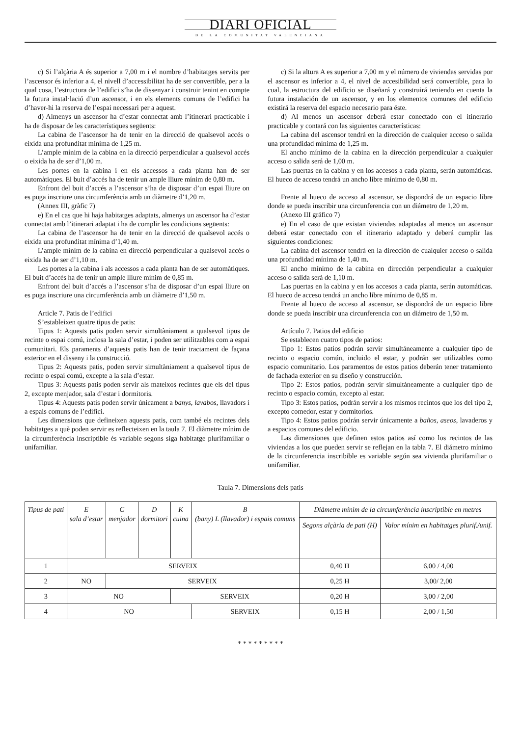DIARI OFICIAL
DE LA COMUNITAT VALENCIANA
c) Si l’alçària A és superior a 7,00 m i el nombre d’habitatges servits per l’ascensor és inferior a 4, el nivell d’accessibilitat ha de ser convertible, per a la qual cosa, l’estructura de l’edifici s’ha de dissenyar i construir tenint en compte la futura instal·lació d’un ascensor, i en els elements comuns de l’edifici ha d’haver-hi la reserva de l’espai necessari per a aquest.
d) Almenys un ascensor ha d’estar connectat amb l’itinerari practicable i ha de disposar de les característiques següents:
La cabina de l’ascensor ha de tenir en la direcció de qualsevol accés o eixida una profunditat mínima de 1,25 m.
L’ample mínim de la cabina en la direcció perpendicular a qualsevol accés o eixida ha de ser d’1,00 m.
Les portes en la cabina i en els accessos a cada planta han de ser automàtiques. El buit d’accés ha de tenir un ample lliure mínim de 0,80 m.
Enfront del buit d’accés a l’ascensor s’ha de disposar d’un espai lliure on es puga inscriure una circumferència amb un diàmetre d’1,20 m.
(Annex III, gràfic 7)
e) En el cas que hi haja habitatges adaptats, almenys un ascensor ha d’estar connectat amb l’itinerari adaptat i ha de complir les condicions següents:
La cabina de l’ascensor ha de tenir en la direcció de qualsevol accés o eixida una profunditat mínima d’1,40 m.
L’ample mínim de la cabina en direcció perpendicular a qualsevol accés o eixida ha de ser d’1,10 m.
Les portes a la cabina i als accessos a cada planta han de ser automàtiques. El buit d’accés ha de tenir un ample lliure mínim de 0,85 m.
Enfront del buit d’accés a l’ascensor s’ha de disposar d’un espai lliure on es puga inscriure una circumferència amb un diàmetre d’1,50 m.
Article 7. Patis de l’edifici
S’estableixen quatre tipus de patis:
Tipus 1: Aquests patis poden servir simultàniament a qualsevol tipus de recinte o espai comú, inclosa la sala d’estar, i poden ser utilitzables com a espai comunitari. Els paraments d’aquests patis han de tenir tractament de façana exterior en el disseny i la construcció.
Tipus 2: Aquests patis, poden servir simultàniament a qualsevol tipus de recinte o espai comú, excepte a la sala d’estar.
Tipus 3: Aquests patis poden servir als mateixos recintes que els del tipus 2, excepte menjador, sala d’estar i dormitoris.
Tipus 4: Aquests patis poden servir únicament a banys, lavabos, llavadors i a espais comuns de l’edifici.
Les dimensions que defineixen aquests patis, com també els recintes dels habitatges a què poden servir es reflecteixen en la taula 7. El diàmetre mínim de la circumferència inscriptible és variable segons siga habitatge plurifamiliar o unifamiliar.
c) Si la altura A es superior a 7,00 m y el número de viviendas servidas por el ascensor es inferior a 4, el nivel de accesibilidad será convertible, para lo cual, la estructura del edificio se diseñará y construirá teniendo en cuenta la futura instalación de un ascensor, y en los elementos comunes del edificio existirá la reserva del espacio necesario para éste.
d) Al menos un ascensor deberá estar conectado con el itinerario practicable y contará con las siguientes características:
La cabina del ascensor tendrá en la dirección de cualquier acceso o salida una profundidad mínima de 1,25 m.
El ancho mínimo de la cabina en la dirección perpendicular a cualquier acceso o salida será de 1,00 m.
Las puertas en la cabina y en los accesos a cada planta, serán automáticas. El hueco de acceso tendrá un ancho libre mínimo de 0,80 m.
Frente al hueco de acceso al ascensor, se dispondrá de un espacio libre donde se pueda inscribir una circunferencia con un diámetro de 1,20 m.
(Anexo III gráfico 7)
e) En el caso de que existan viviendas adaptadas al menos un ascensor deberá estar conectado con el itinerario adaptado y deberá cumplir las siguientes condiciones:
La cabina del ascensor tendrá en la dirección de cualquier acceso o salida una profundidad mínima de 1,40 m.
El ancho mínimo de la cabina en dirección perpendicular a cualquier acceso o salida será de 1,10 m.
Las puertas en la cabina y en los accesos a cada planta, serán automáticas. El hueco de acceso tendrá un ancho libre mínimo de 0,85 m.
Frente al hueco de acceso al ascensor, se dispondrá de un espacio libre donde se pueda inscribir una circunferencia con un diámetro de 1,50 m.
Artículo 7. Patios del edificio
Se establecen cuatro tipos de patios:
Tipo 1: Estos patios podrán servir simultáneamente a cualquier tipo de recinto o espacio común, incluido el estar, y podrán ser utilizables como espacio comunitario. Los paramentos de estos patios deberán tener tratamiento de fachada exterior en su diseño y construcción.
Tipo 2: Estos patios, podrán servir simultáneamente a cualquier tipo de recinto o espacio común, excepto al estar.
Tipo 3: Estos patios, podrán servir a los mismos recintos que los del tipo 2, excepto comedor, estar y dormitorios.
Tipo 4: Estos patios podrán servir únicamente a baños, aseos, lavaderos y a espacios comunes del edificio.
Las dimensiones que definen estos patios así como los recintos de las viviendas a los que pueden servir se reflejan en la tabla 7. El diámetro mínimo de la circunferencia inscribible es variable según sea vivienda plurifamiliar o unifamiliar.
Taula 7. Dimensions dels patis
| Tipus de pati | E sala d’estar | C menjador | D dormitori | K cuina | B (bany) L (llavador) i espais comuns | Diàmetre mínim de la circumferència inscriptible en metres | |
| --- | --- | --- | --- | --- | --- | --- | --- |
| | | | | | | Segons alçària de pati (H) | Valor mínim en habitatges plurif./unif. |
| 1 | SERVEIX | | | | | 0,40 H | 6,00 / 4,00 |
| 2 | NO | SERVEIX | | | | 0,25 H | 3,00/ 2,00 |
| 3 | NO | | | SERVEIX | | 0,20 H | 3,00 / 2,00 |
| 4 | NO | | | | SERVEIX | 0,15 H | 2,00 / 1,50 |
* * * * * * * * *